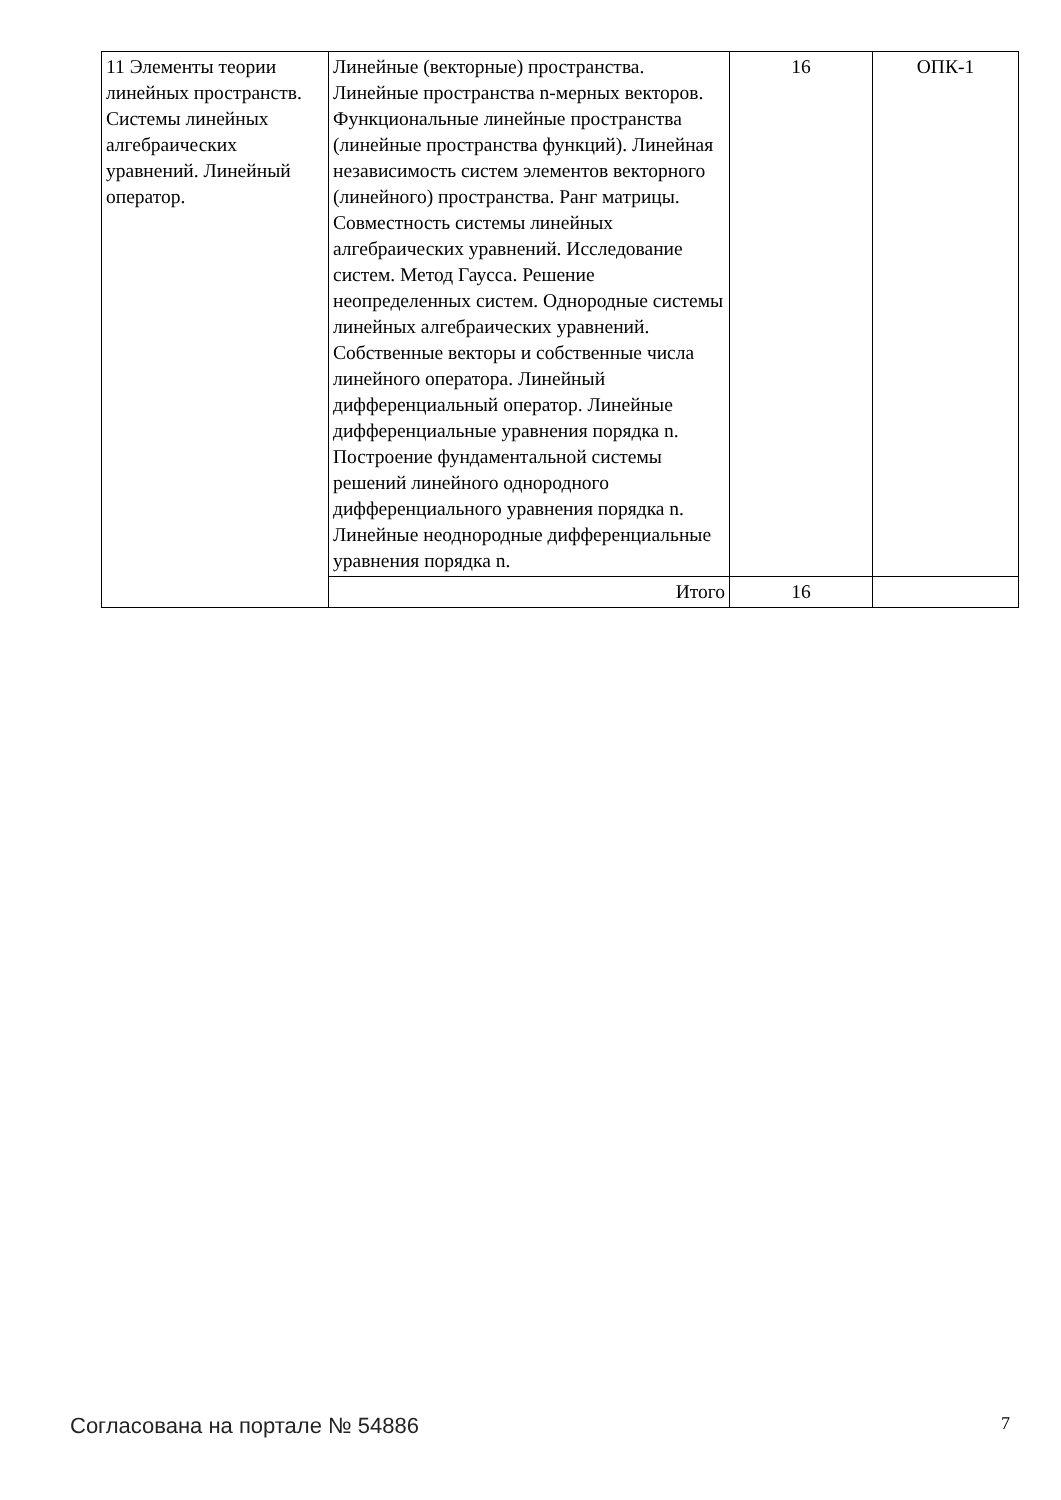| 11 Элементы теории линейных пространств. Системы линейных алгебраических уравнений. Линейный оператор. | Линейные (векторные) пространства. Линейные пространства n-мерных векторов. Функциональные линейные пространства (линейные пространства функций). Линейная независимость систем элементов векторного (линейного) пространства. Ранг матрицы. Совместность системы линейных алгебраических уравнений. Исследование систем. Метод Гаусса. Решение неопределенных систем. Однородные системы линейных алгебраических уравнений. Собственные векторы и собственные числа линейного оператора. Линейный дифференциальный оператор. Линейные дифференциальные уравнения порядка n. Построение фундаментальной системы решений линейного однородного дифференциального уравнения порядка n. Линейные неоднородные дифференциальные уравнения порядка n. | 16 | ОПК-1 |
| | Итого | 16 | |
Согласована на портале № 54886 7